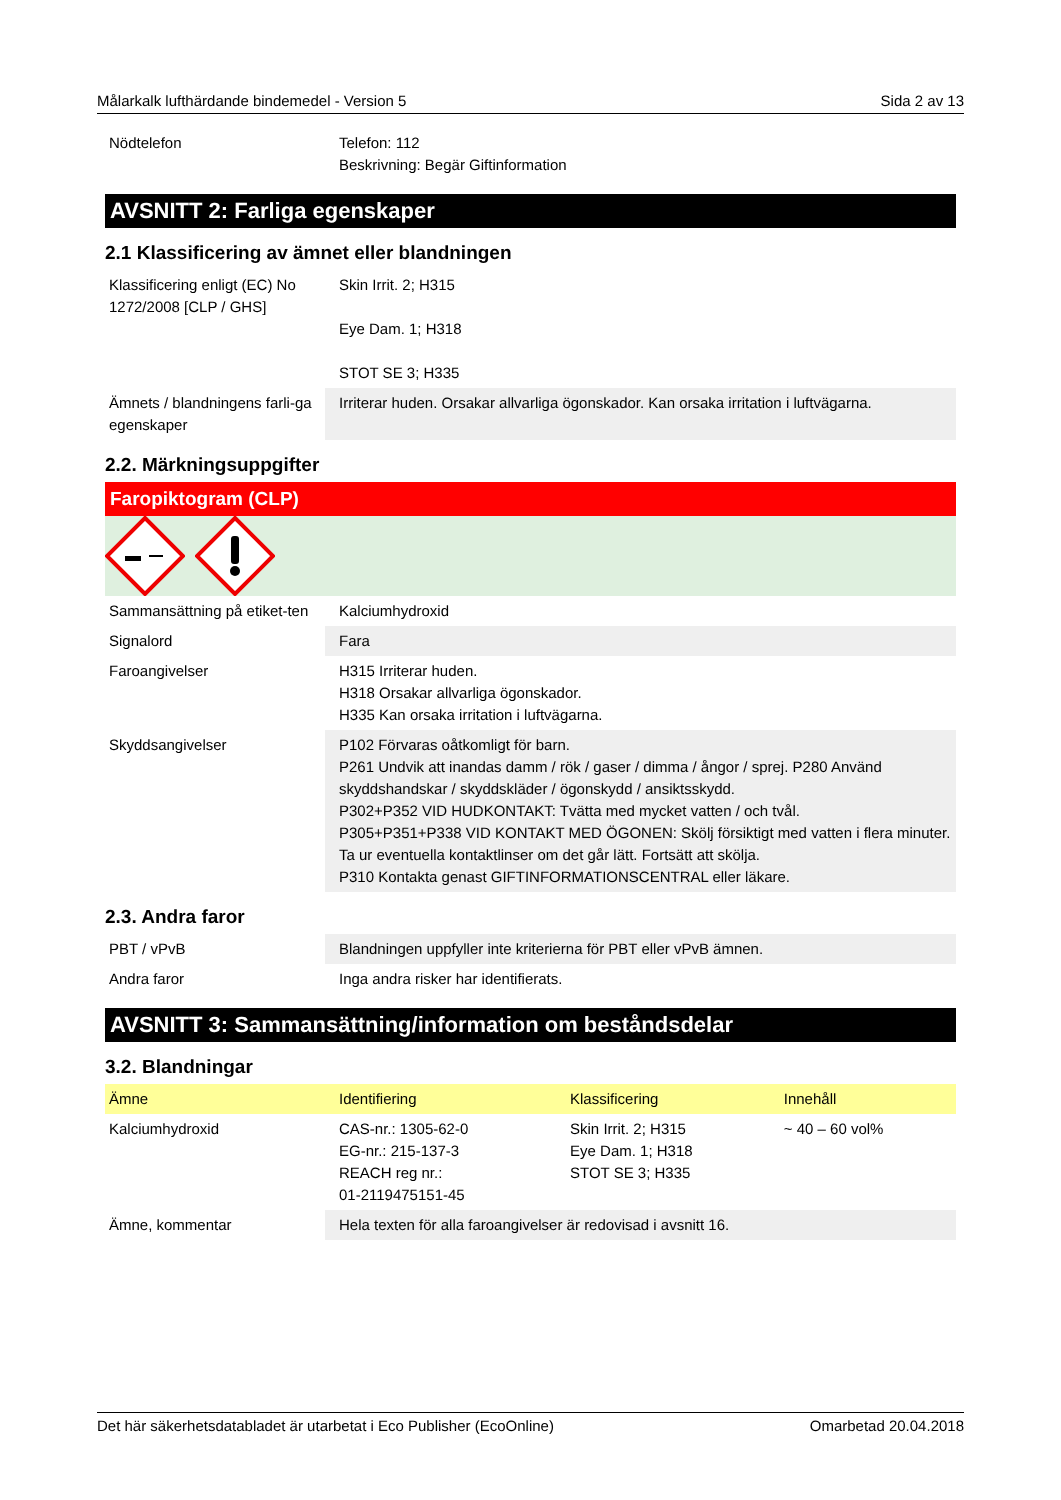Målarkalk lufthärdande bindemedel - Version 5 Sida 2 av 13
| Nödtelefon | Telefon: 112 Beskrivning: Begär Giftinformation |
AVSNITT 2: Farliga egenskaper
2.1 Klassificering av ämnet eller blandningen
| Klassificering enligt (EC) No 1272/2008 [CLP / GHS] | Skin Irrit. 2; H315 Eye Dam. 1; H318 STOT SE 3; H335 |
| Ämnets / blandningens farli-ga egenskaper | Irriterar huden. Orsakar allvarliga ögonskador. Kan orsaka irritation i luftvägarna. |
2.2. Märkningsuppgifter
Faropiktogram (CLP)
| Sammansättning på etiket-ten | Kalciumhydroxid |
| Signalord | Fara |
| Faroangivelser | H315 Irriterar huden. H318 Orsakar allvarliga ögonskador. H335 Kan orsaka irritation i luftvägarna. |
| Skyddsangivelser | P102 Förvaras oåtkomligt för barn. P261 Undvik att inandas damm / rök / gaser / dimma / ångor / sprej. P280 Använd skyddshandskar / skyddskläder / ögonskydd / ansiktsskydd. P302+P352 VID HUDKONTAKT: Tvätta med mycket vatten / och tvål. P305+P351+P338 VID KONTAKT MED ÖGONEN: Skölj försiktigt med vatten i flera minuter. Ta ur eventuella kontaktlinser om det går lätt. Fortsätt att skölja. P310 Kontakta genast GIFTINFORMATIONSCENTRAL eller läkare. |
2.3. Andra faror
| PBT / vPvB | Blandningen uppfyller inte kriterierna för PBT eller vPvB ämnen. |
| Andra faror | Inga andra risker har identifierats. |
AVSNITT 3: Sammansättning/information om beståndsdelar
3.2. Blandningar
| Ämne | Identifiering | Klassificering | Innehåll |
| Kalciumhydroxid | CAS-nr.: 1305-62-0 EG-nr.: 215-137-3 REACH reg nr.: 01-2119475151-45 | Skin Irrit. 2; H315 Eye Dam. 1; H318 STOT SE 3; H335 | ~ 40 – 60 vol% |
| Ämne, kommentar | Hela texten för alla faroangivelser är redovisad i avsnitt 16. | | |
Det här säkerhetsdatabladet är utarbetat i Eco Publisher (EcoOnline) Omarbetad 20.04.2018